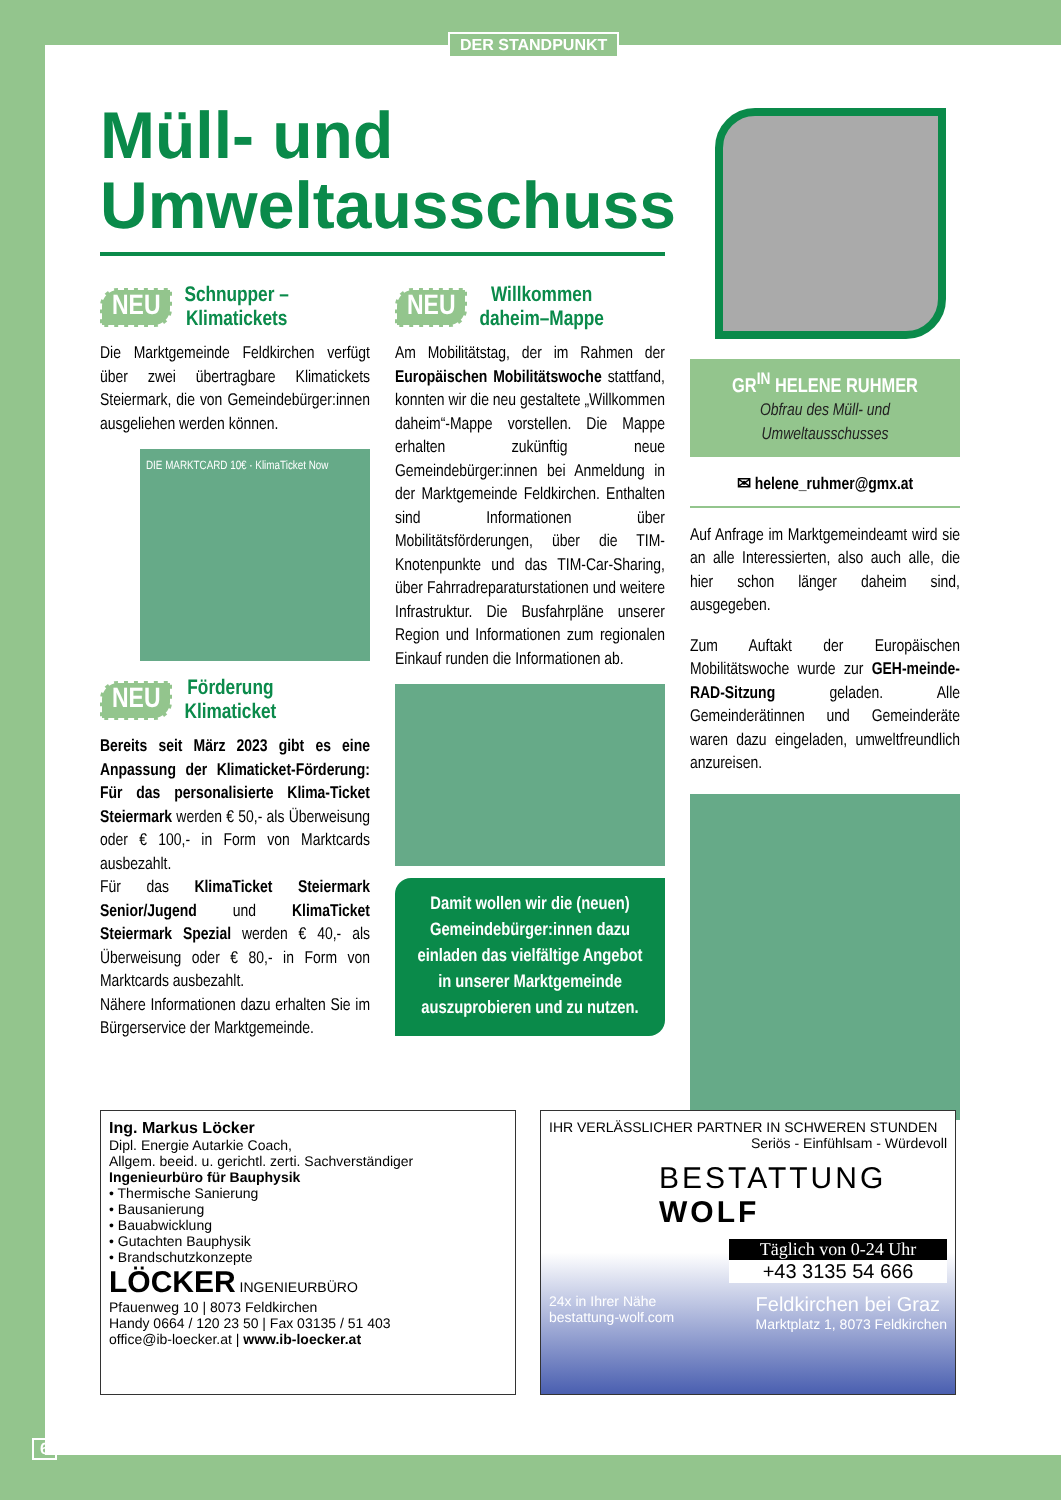DER STANDPUNKT
Müll- und Umweltausschuss
NEU Schnupper –
Klimatickets
Die Marktgemeinde Feldkirchen verfügt über zwei übertragbare Klimatickets Steiermark, die von Gemeindebürger:innen ausgeliehen werden können.
DIE MARKTCARD 10€ · KlimaTicket Now
NEU Förderung
Klimaticket
Bereits seit März 2023 gibt es eine Anpassung der Klimaticket-Förderung: Für das personalisierte Klima-Ticket Steiermark werden € 50,- als Überweisung oder € 100,- in Form von Marktcards ausbezahlt.
Für das KlimaTicket Steiermark Senior/Jugend und KlimaTicket Steiermark Spezial werden € 40,- als Überweisung oder € 80,- in Form von Marktcards ausbezahlt.
Nähere Informationen dazu erhalten Sie im Bürgerservice der Marktgemeinde.
NEU Willkommen
daheim–Mappe
Am Mobilitätstag, der im Rahmen der Europäischen Mobilitätswoche stattfand, konnten wir die neu gestaltete „Willkommen daheim“-Mappe vorstellen. Die Mappe erhalten zukünftig neue Gemeindebürger:innen bei Anmeldung in der Marktgemeinde Feldkirchen. Enthalten sind Informationen über Mobilitätsförderungen, über die TIM-Knotenpunkte und das TIM-Car-Sharing, über Fahrradreparaturstationen und weitere Infrastruktur. Die Busfahrpläne unserer Region und Informationen zum regionalen Einkauf runden die Informationen ab.
Damit wollen wir die (neuen) Gemeindebürger:innen dazu einladen das vielfältige Angebot in unserer Marktgemeinde auszuprobieren und zu nutzen.
GR<sup>IN</sup> HELENE RUHMER
Obfrau des Müll- und Umweltausschusses
✉ helene_ruhmer@gmx.at
Auf Anfrage im Marktgemeindeamt wird sie an alle Interessierten, also auch alle, die hier schon länger daheim sind, ausgegeben.
Zum Auftakt der Europäischen Mobilitätswoche wurde zur GEH-meinde-RAD-Sitzung geladen. Alle Gemeinderätinnen und Gemeinderäte waren dazu eingeladen, umweltfreundlich anzureisen.
Ing. Markus Löcker
Dipl. Energie Autarkie Coach,
Allgem. beeid. u. gerichtl. zerti. Sachverständiger
Ingenieurbüro für Bauphysik
• Thermische Sanierung
• Bausanierung
• Bauabwicklung
• Gutachten Bauphysik
• Brandschutzkonzepte
LÖCKER INGENIEURBÜRO
Pfauenweg 10 | 8073 Feldkirchen
Handy 0664 / 120 23 50 | Fax 03135 / 51 403
office@ib-loecker.at | www.ib-loecker.at
IHR VERLÄSSLICHER PARTNER IN SCHWEREN STUNDEN
Seriös - Einfühlsam - Würdevoll
BESTATTUNG
WOLF
Täglich von 0-24 Uhr
+43 3135 54 666
24x in Ihrer Nähe
bestattung-wolf.com Feldkirchen bei Graz
Marktplatz 1, 8073 Feldkirchen
6